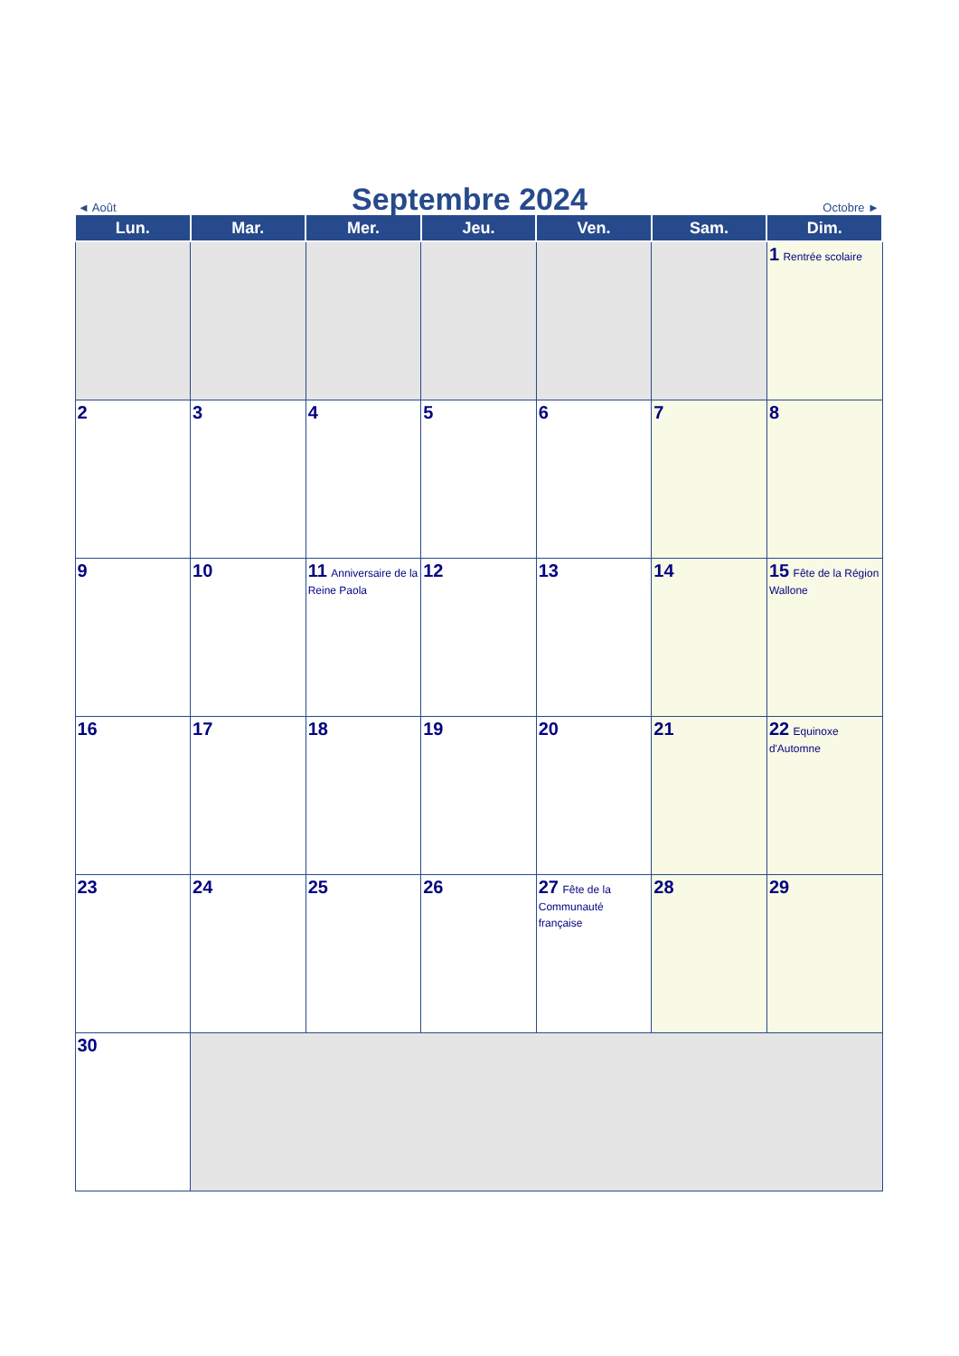◄ Août
Septembre 2024
Octobre ►
| Lun. | Mar. | Mer. | Jeu. | Ven. | Sam. | Dim. |
| --- | --- | --- | --- | --- | --- | --- |
| | | | | | | 1 Rentrée scolaire |
| 2 | 3 | 4 | 5 | 6 | 7 | 8 |
| 9 | 10 | 11 Anniversaire de la Reine Paola | 12 | 13 | 14 | 15 Fête de la Région Wallone |
| 16 | 17 | 18 | 19 | 20 | 21 | 22 Equinoxe d'Automne |
| 23 | 24 | 25 | 26 | 27 Fête de la Communauté française | 28 | 29 |
| 30 | | | | | | |